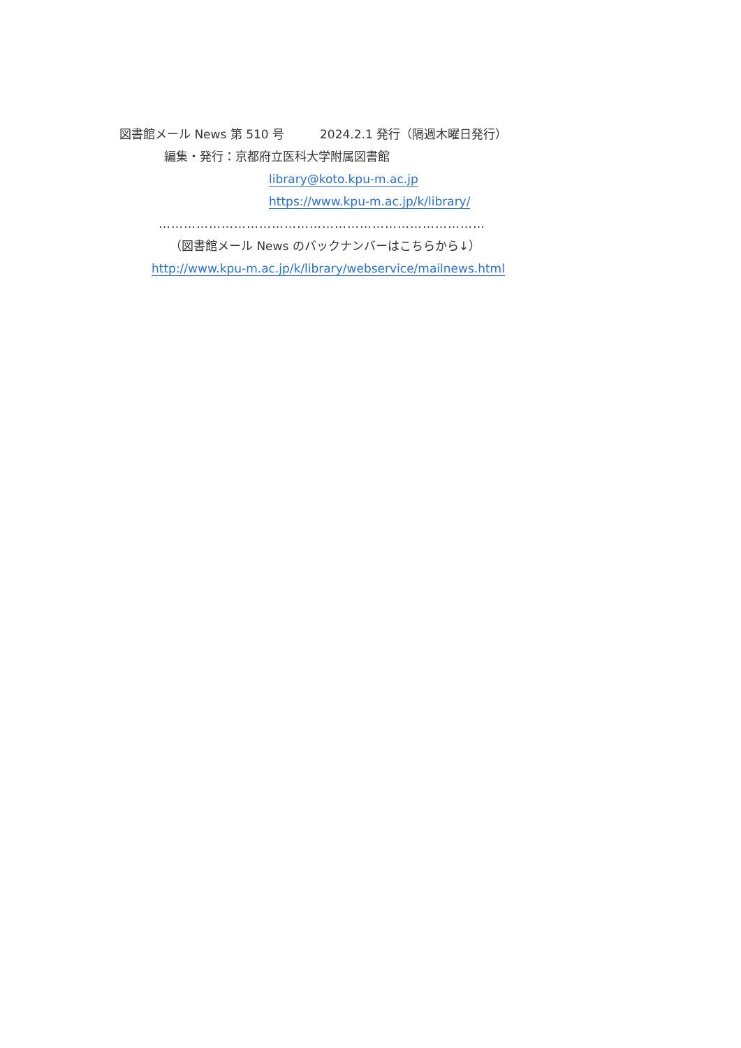図書館メール News 第 510 号　　　2024.2.1 発行（隔週木曜日発行）
編集・発行：京都府立医科大学附属図書館
library@koto.kpu-m.ac.jp
https://www.kpu-m.ac.jp/k/library/
……………………………………………………………………
（図書館メール News のバックナンバーはこちらから↓）
http://www.kpu-m.ac.jp/k/library/webservice/mailnews.html